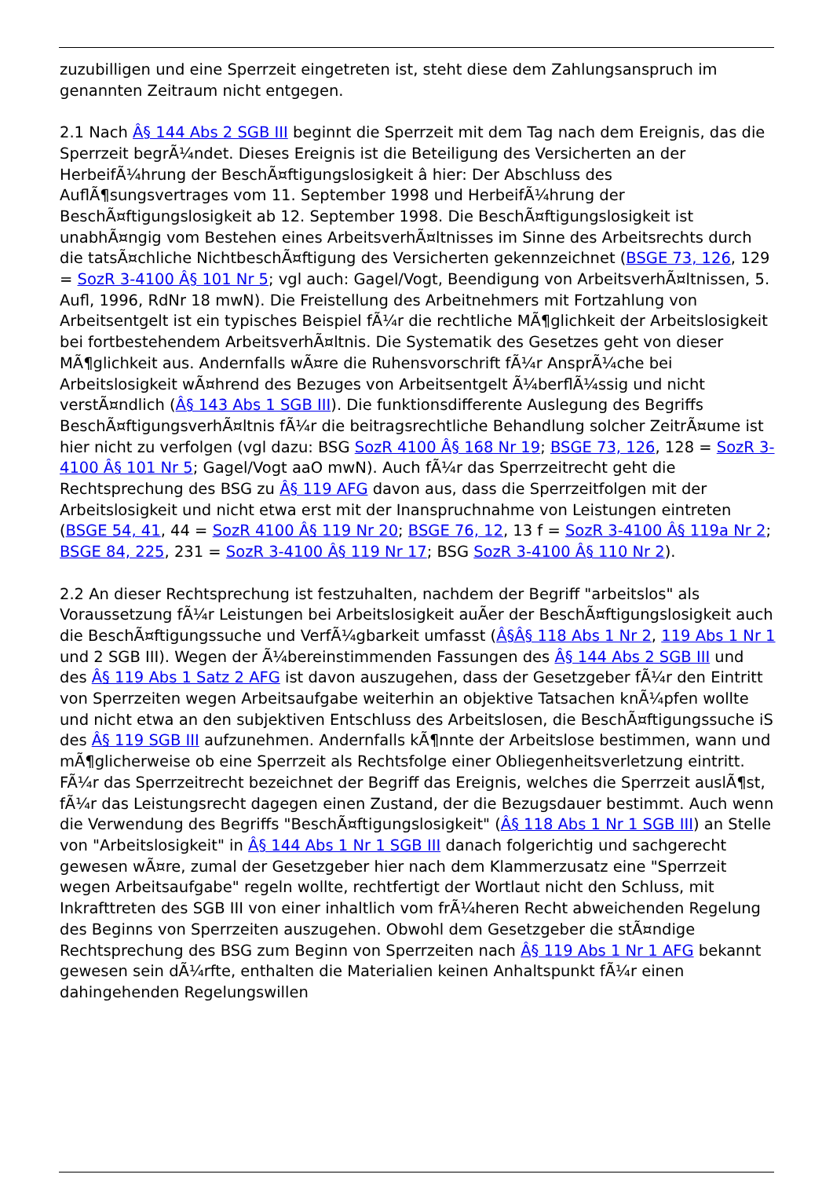zuzubilligen und eine Sperrzeit eingetreten ist, steht diese dem Zahlungsanspruch im genannten Zeitraum nicht entgegen.
2.1 Nach Â§ 144 Abs 2 SGB III beginnt die Sperrzeit mit dem Tag nach dem Ereignis, das die Sperrzeit begrÃ¼ndet. Dieses Ereignis ist die Beteiligung des Versicherten an der HerbeifÃ¼hrung der BeschÃ¤ftigungslosigkeit â hier: Der Abschluss des AuflÃ¶sungsvertrages vom 11. September 1998 und HerbeifÃ¼hrung der BeschÃ¤ftigungslosigkeit ab 12. September 1998. Die BeschÃ¤ftigungslosigkeit ist unabhÃ¤ngig vom Bestehen eines ArbeitsverhÃ¤ltnisses im Sinne des Arbeitsrechts durch die tatsÃ¤chliche NichtbeschÃ¤ftigung des Versicherten gekennzeichnet (BSGE 73, 126, 129 = SozR 3-4100 Â§ 101 Nr 5; vgl auch: Gagel/Vogt, Beendigung von ArbeitsverhÃ¤ltnissen, 5. Aufl, 1996, RdNr 18 mwN). Die Freistellung des Arbeitnehmers mit Fortzahlung von Arbeitsentgelt ist ein typisches Beispiel fÃ¼r die rechtliche MÃ¶glichkeit der Arbeitslosigkeit bei fortbestehendem ArbeitsverhÃ¤ltnis. Die Systematik des Gesetzes geht von dieser MÃ¶glichkeit aus. Andernfalls wÃ¤re die Ruhensvorschrift fÃ¼r AnsprÃ¼che bei Arbeitslosigkeit wÃ¤hrend des Bezuges von Arbeitsentgelt Ã¼berflÃ¼ssig und nicht verstÃ¤ndlich (Â§ 143 Abs 1 SGB III). Die funktionsdifferente Auslegung des Begriffs BeschÃ¤ftigungsverhÃ¤ltnis fÃ¼r die beitragsrechtliche Behandlung solcher ZeitrÃ¤ume ist hier nicht zu verfolgen (vgl dazu: BSG SozR 4100 Â§ 168 Nr 19; BSGE 73, 126, 128 = SozR 3-4100 Â§ 101 Nr 5; Gagel/Vogt aaO mwN). Auch fÃ¼r das Sperrzeitrecht geht die Rechtsprechung des BSG zu Â§ 119 AFG davon aus, dass die Sperrzeitfolgen mit der Arbeitslosigkeit und nicht etwa erst mit der Inanspruchnahme von Leistungen eintreten (BSGE 54, 41, 44 = SozR 4100 Â§ 119 Nr 20; BSGE 76, 12, 13 f = SozR 3-4100 Â§ 119a Nr 2; BSGE 84, 225, 231 = SozR 3-4100 Â§ 119 Nr 17; BSG SozR 3-4100 Â§ 110 Nr 2).
2.2 An dieser Rechtsprechung ist festzuhalten, nachdem der Begriff "arbeitslos" als Voraussetzung fÃ¼r Leistungen bei Arbeitslosigkeit auÃer der BeschÃ¤ftigungslosigkeit auch die BeschÃ¤ftigungssuche und VerfÃ¼gbarkeit umfasst (Â§Â§ 118 Abs 1 Nr 2, 119 Abs 1 Nr 1 und 2 SGB III). Wegen der Ã¼bereinstimmenden Fassungen des Â§ 144 Abs 2 SGB III und des Â§ 119 Abs 1 Satz 2 AFG ist davon auszugehen, dass der Gesetzgeber fÃ¼r den Eintritt von Sperrzeiten wegen Arbeitsaufgabe weiterhin an objektive Tatsachen knÃ¼pfen wollte und nicht etwa an den subjektiven Entschluss des Arbeitslosen, die BeschÃ¤ftigungssuche iS des Â§ 119 SGB III aufzunehmen. Andernfalls kÃ¶nnte der Arbeitslose bestimmen, wann und mÃ¶glicherweise ob eine Sperrzeit als Rechtsfolge einer Obliegenheitsverletzung eintritt. FÃ¼r das Sperrzeitrecht bezeichnet der Begriff das Ereignis, welches die Sperrzeit auslÃ¶st, fÃ¼r das Leistungsrecht dagegen einen Zustand, der die Bezugsdauer bestimmt. Auch wenn die Verwendung des Begriffs "BeschÃ¤ftigungslosigkeit" (Â§ 118 Abs 1 Nr 1 SGB III) an Stelle von "Arbeitslosigkeit" in Â§ 144 Abs 1 Nr 1 SGB III danach folgerichtig und sachgerecht gewesen wÃ¤re, zumal der Gesetzgeber hier nach dem Klammerzusatz eine "Sperrzeit wegen Arbeitsaufgabe" regeln wollte, rechtfertigt der Wortlaut nicht den Schluss, mit Inkrafttreten des SGB III von einer inhaltlich vom frÃ¼heren Recht abweichenden Regelung des Beginns von Sperrzeiten auszugehen. Obwohl dem Gesetzgeber die stÃ¤ndige Rechtsprechung des BSG zum Beginn von Sperrzeiten nach Â§ 119 Abs 1 Nr 1 AFG bekannt gewesen sein dÃ¼rfte, enthalten die Materialien keinen Anhaltspunkt fÃ¼r einen dahingehenden Regelungswillen